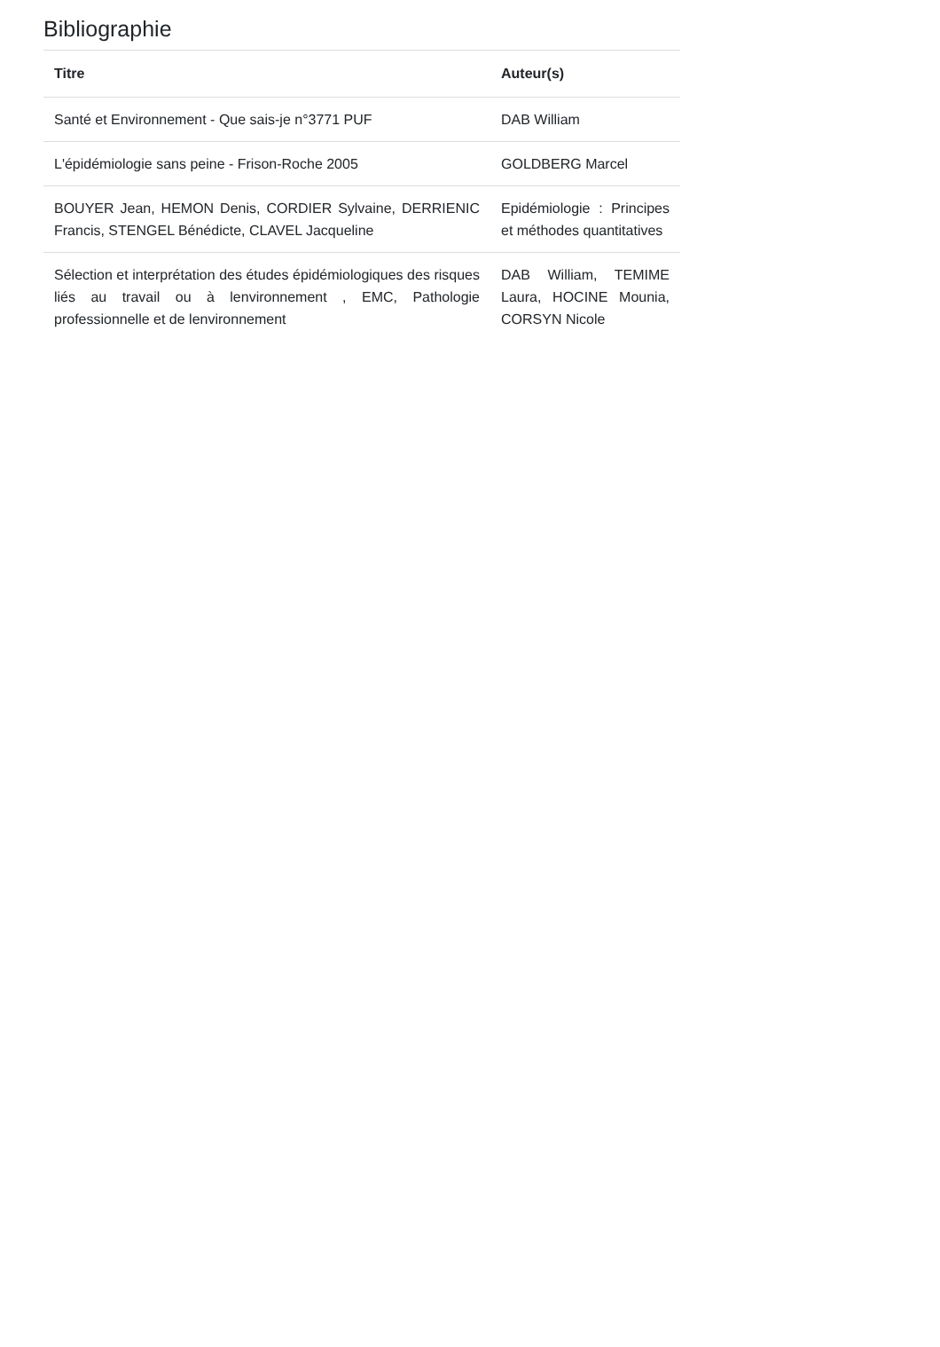Bibliographie
| Titre | Auteur(s) |
| --- | --- |
| Santé et Environnement - Que sais-je n°3771 PUF | DAB William |
| L'épidémiologie sans peine - Frison-Roche 2005 | GOLDBERG Marcel |
| BOUYER Jean, HEMON Denis, CORDIER Sylvaine, DERRIENIC Francis, STENGEL Bénédicte, CLAVEL Jacqueline | Epidémiologie : Principes et méthodes quantitatives |
| Sélection et interprétation des études épidémiologiques des risques liés au travail ou à lenvironnement , EMC, Pathologie professionnelle et de lenvironnement | DAB William, TEMIME Laura, HOCINE Mounia, CORSYN Nicole |